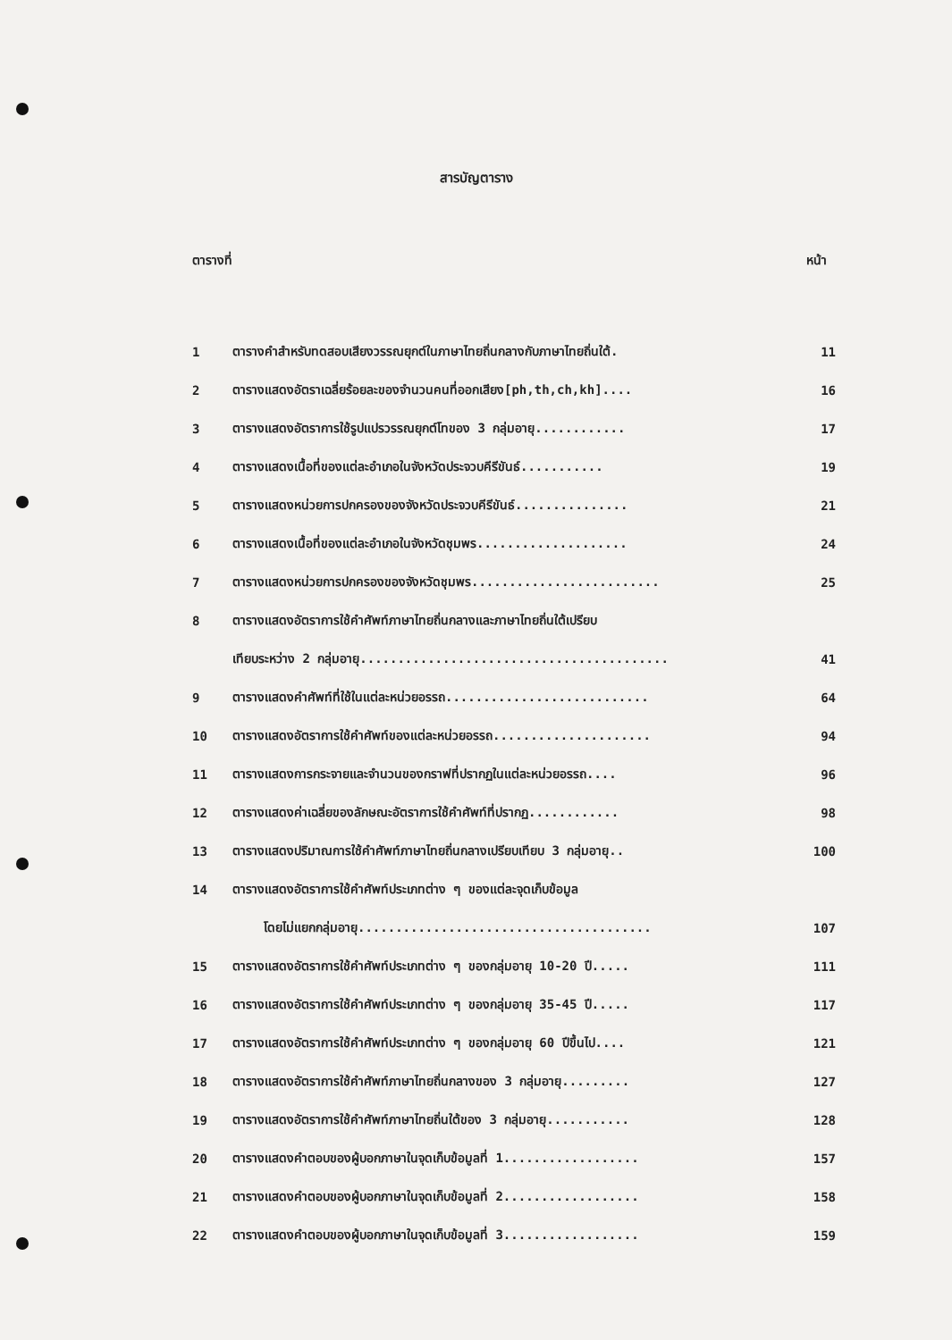สารบัญตาราง
ตารางที่ หน้า
| 1 | ตารางคำสำหรับทดสอบเสียงวรรณยุกต์ในภาษาไทยถิ่นกลางกับภาษาไทยถิ่นใต้. | 11 |
| 2 | ตารางแสดงอัตราเฉลี่ยร้อยละของจำนวนคนที่ออกเสียง[ph,th,ch,kh].... | 16 |
| 3 | ตารางแสดงอัตราการใช้รูปแปรวรรณยุกต์โทของ 3 กลุ่มอายุ............ | 17 |
| 4 | ตารางแสดงเนื้อที่ของแต่ละอำเภอในจังหวัดประจวบคีรีขันธ์........... | 19 |
| 5 | ตารางแสดงหน่วยการปกครองของจังหวัดประจวบคีรีขันธ์............... | 21 |
| 6 | ตารางแสดงเนื้อที่ของแต่ละอำเภอในจังหวัดชุมพร.................... | 24 |
| 7 | ตารางแสดงหน่วยการปกครองของจังหวัดชุมพร......................... | 25 |
| 8 | ตารางแสดงอัตราการใช้คำศัพท์ภาษาไทยถิ่นกลางและภาษาไทยถิ่นใต้เปรียบ | |
| | เทียบระหว่าง 2 กลุ่มอายุ......................................... | 41 |
| 9 | ตารางแสดงคำศัพท์ที่ใช้ในแต่ละหน่วยอรรถ........................... | 64 |
| 10 | ตารางแสดงอัตราการใช้คำศัพท์ของแต่ละหน่วยอรรถ..................... | 94 |
| 11 | ตารางแสดงการกระจายและจำนวนของกราฟที่ปรากฏในแต่ละหน่วยอรรถ.... | 96 |
| 12 | ตารางแสดงค่าเฉลี่ยของลักษณะอัตราการใช้คำศัพท์ที่ปรากฏ............ | 98 |
| 13 | ตารางแสดงปริมาณการใช้คำศัพท์ภาษาไทยถิ่นกลางเปรียบเทียบ 3 กลุ่มอายุ.. | 100 |
| 14 | ตารางแสดงอัตราการใช้คำศัพท์ประเภทต่าง ๆ ของแต่ละจุดเก็บข้อมูล | |
| | โดยไม่แยกกลุ่มอายุ....................................... | 107 |
| 15 | ตารางแสดงอัตราการใช้คำศัพท์ประเภทต่าง ๆ ของกลุ่มอายุ 10-20 ปี..... | 111 |
| 16 | ตารางแสดงอัตราการใช้คำศัพท์ประเภทต่าง ๆ ของกลุ่มอายุ 35-45 ปี..... | 117 |
| 17 | ตารางแสดงอัตราการใช้คำศัพท์ประเภทต่าง ๆ ของกลุ่มอายุ 60 ปีขึ้นไป.... | 121 |
| 18 | ตารางแสดงอัตราการใช้คำศัพท์ภาษาไทยถิ่นกลางของ 3 กลุ่มอายุ......... | 127 |
| 19 | ตารางแสดงอัตราการใช้คำศัพท์ภาษาไทยถิ่นใต้ของ 3 กลุ่มอายุ........... | 128 |
| 20 | ตารางแสดงคำตอบของผู้บอกภาษาในจุดเก็บข้อมูลที่ 1.................. | 157 |
| 21 | ตารางแสดงคำตอบของผู้บอกภาษาในจุดเก็บข้อมูลที่ 2.................. | 158 |
| 22 | ตารางแสดงคำตอบของผู้บอกภาษาในจุดเก็บข้อมูลที่ 3.................. | 159 |